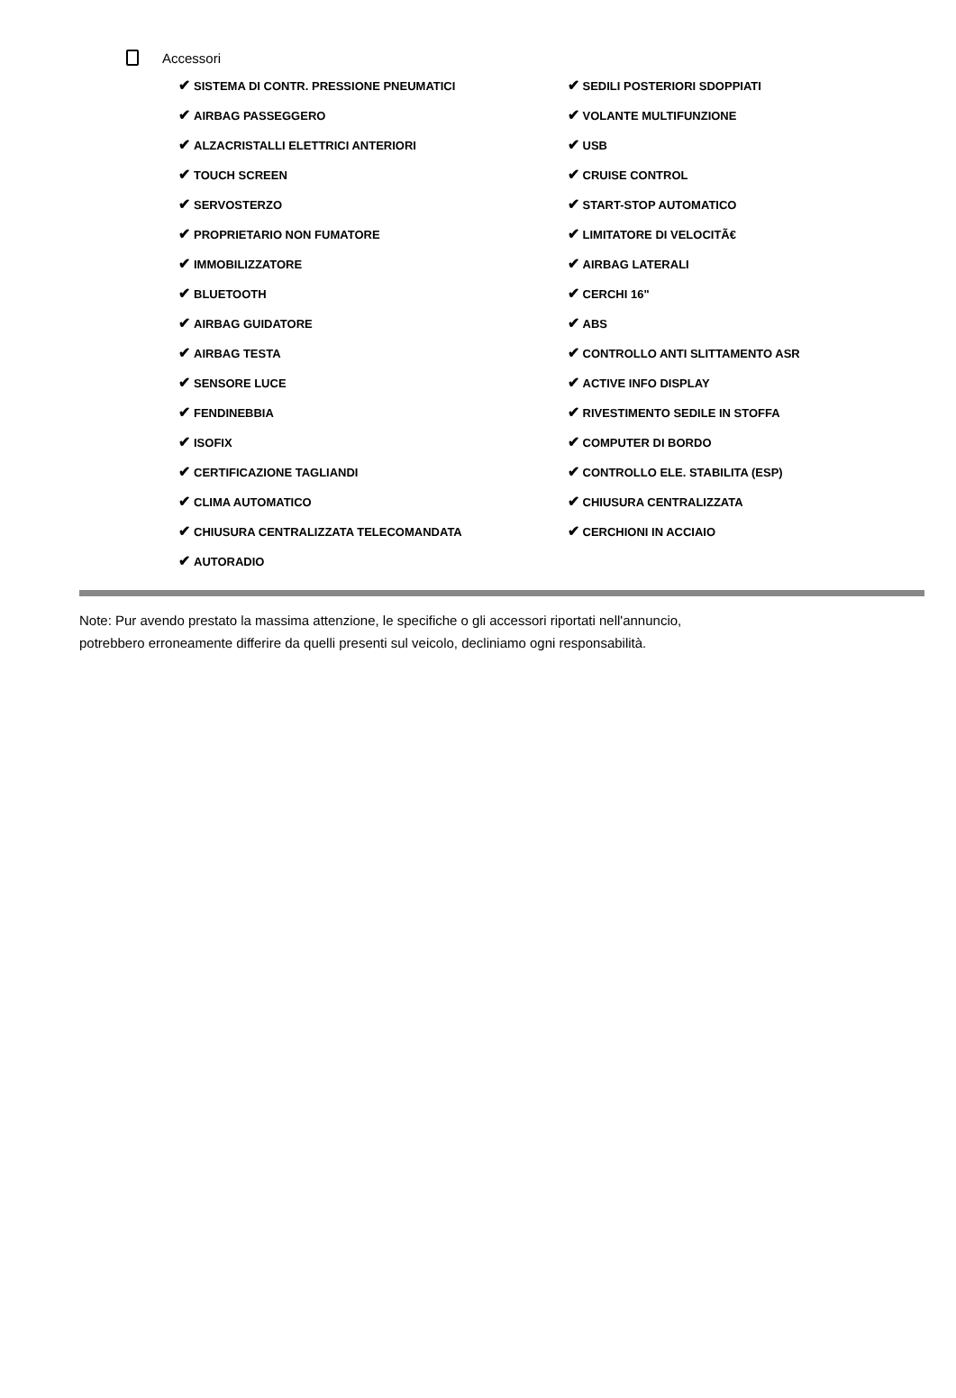Accessori
✔ SISTEMA DI CONTR. PRESSIONE PNEUMATICI
✔ AIRBAG PASSEGGERO
✔ ALZACRISTALLI ELETTRICI ANTERIORI
✔ TOUCH SCREEN
✔ SERVOSTERZO
✔ PROPRIETARIO NON FUMATORE
✔ IMMOBILIZZATORE
✔ BLUETOOTH
✔ AIRBAG GUIDATORE
✔ AIRBAG TESTA
✔ SENSORE LUCE
✔ FENDINEBBIA
✔ ISOFIX
✔ CERTIFICAZIONE TAGLIANDI
✔ CLIMA AUTOMATICO
✔ CHIUSURA CENTRALIZZATA TELECOMANDATA
✔ AUTORADIO
✔ SEDILI POSTERIORI SDOPPIATI
✔ VOLANTE MULTIFUNZIONE
✔ USB
✔ CRUISE CONTROL
✔ START-STOP AUTOMATICO
✔ LIMITATORE DI VELOCITÃ€
✔ AIRBAG LATERALI
✔ CERCHI 16"
✔ ABS
✔ CONTROLLO ANTI SLITTAMENTO ASR
✔ ACTIVE INFO DISPLAY
✔ RIVESTIMENTO SEDILE IN STOFFA
✔ COMPUTER DI BORDO
✔ CONTROLLO ELE. STABILITA (ESP)
✔ CHIUSURA CENTRALIZZATA
✔ CERCHIONI IN ACCIAIO
Note: Pur avendo prestato la massima attenzione, le specifiche o gli accessori riportati nell'annuncio,
potrebbero erroneamente differire da quelli presenti sul veicolo, decliniamo ogni responsabilità.